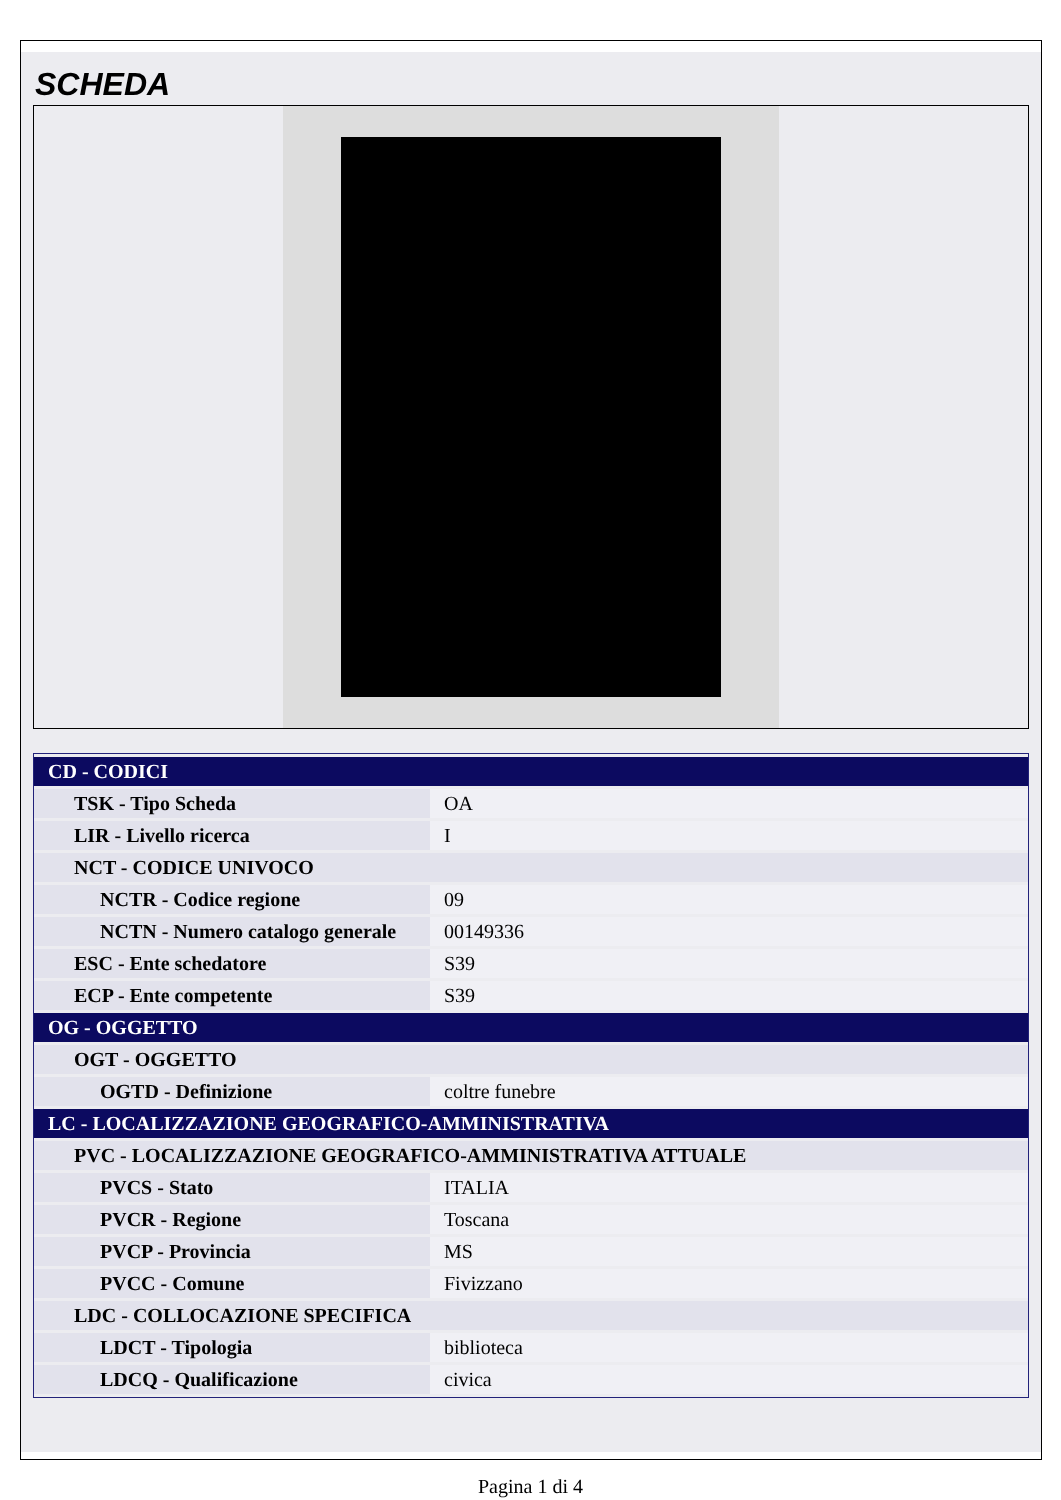SCHEDA
| CD - CODICI | |
| TSK - Tipo Scheda | OA |
| LIR - Livello ricerca | I |
| NCT - CODICE UNIVOCO | |
| NCTR - Codice regione | 09 |
| NCTN - Numero catalogo generale | 00149336 |
| ESC - Ente schedatore | S39 |
| ECP - Ente competente | S39 |
| OG - OGGETTO | |
| OGT - OGGETTO | |
| OGTD - Definizione | coltre funebre |
| LC - LOCALIZZAZIONE GEOGRAFICO-AMMINISTRATIVA | |
| PVC - LOCALIZZAZIONE GEOGRAFICO-AMMINISTRATIVA ATTUALE | |
| PVCS - Stato | ITALIA |
| PVCR - Regione | Toscana |
| PVCP - Provincia | MS |
| PVCC - Comune | Fivizzano |
| LDC - COLLOCAZIONE SPECIFICA | |
| LDCT - Tipologia | biblioteca |
| LDCQ - Qualificazione | civica |
Pagina 1 di 4